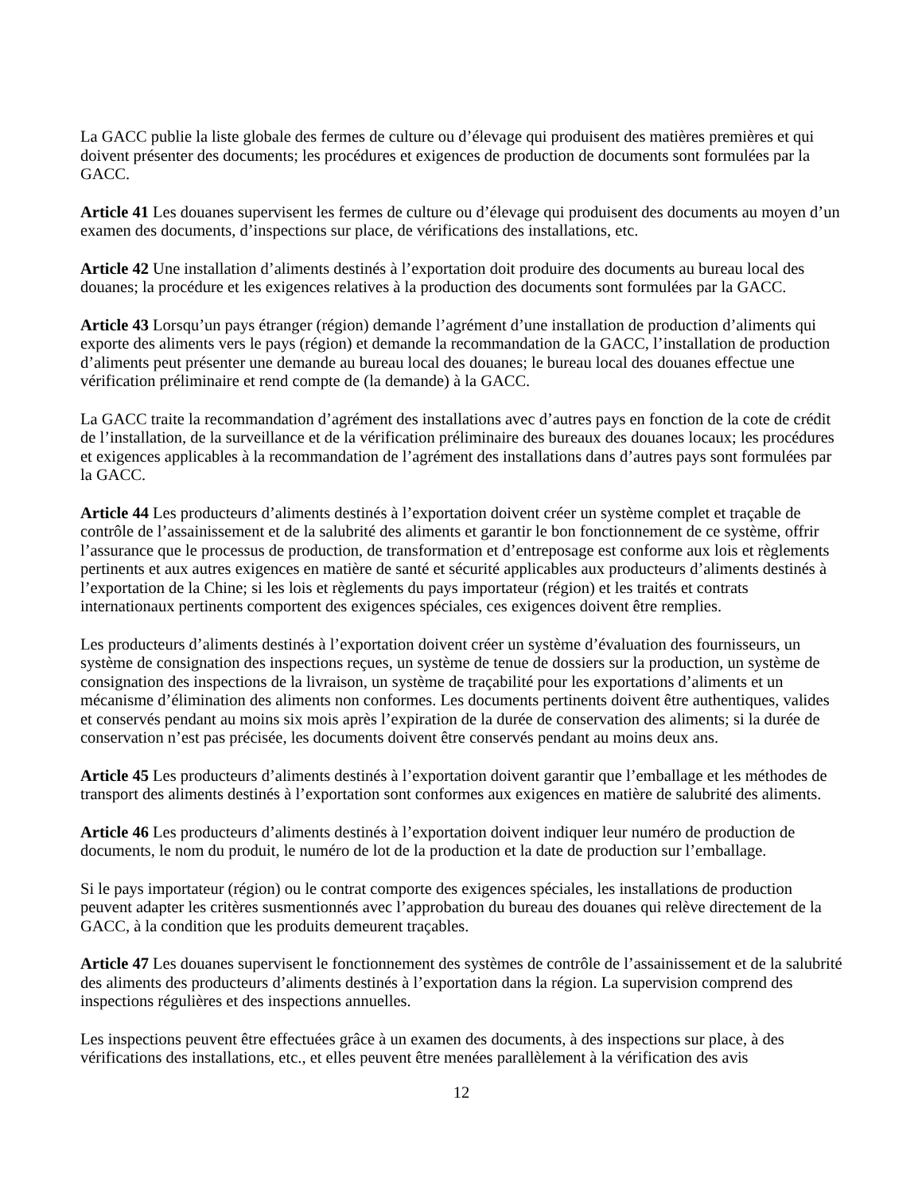La GACC publie la liste globale des fermes de culture ou d’élevage qui produisent des matières premières et qui doivent présenter des documents; les procédures et exigences de production de documents sont formulées par la GACC.
Article 41 Les douanes supervisent les fermes de culture ou d’élevage qui produisent des documents au moyen d’un examen des documents, d’inspections sur place, de vérifications des installations, etc.
Article 42 Une installation d’aliments destinés à l’exportation doit produire des documents au bureau local des douanes; la procédure et les exigences relatives à la production des documents sont formulées par la GACC.
Article 43 Lorsqu’un pays étranger (région) demande l’agrément d’une installation de production d’aliments qui exporte des aliments vers le pays (région) et demande la recommandation de la GACC, l’installation de production d’aliments peut présenter une demande au bureau local des douanes; le bureau local des douanes effectue une vérification préliminaire et rend compte de (la demande) à la GACC.
La GACC traite la recommandation d’agrément des installations avec d’autres pays en fonction de la cote de crédit de l’installation, de la surveillance et de la vérification préliminaire des bureaux des douanes locaux; les procédures et exigences applicables à la recommandation de l’agrément des installations dans d’autres pays sont formulées par la GACC.
Article 44 Les producteurs d’aliments destinés à l’exportation doivent créer un système complet et traçable de contrôle de l’assainissement et de la salubrité des aliments et garantir le bon fonctionnement de ce système, offrir l’assurance que le processus de production, de transformation et d’entreposage est conforme aux lois et règlements pertinents et aux autres exigences en matière de santé et sécurité applicables aux producteurs d’aliments destinés à l’exportation de la Chine; si les lois et règlements du pays importateur (région) et les traités et contrats internationaux pertinents comportent des exigences spéciales, ces exigences doivent être remplies.
Les producteurs d’aliments destinés à l’exportation doivent créer un système d’évaluation des fournisseurs, un système de consignation des inspections reçues, un système de tenue de dossiers sur la production, un système de consignation des inspections de la livraison, un système de traçabilité pour les exportations d’aliments et un mécanisme d’élimination des aliments non conformes. Les documents pertinents doivent être authentiques, valides et conservés pendant au moins six mois après l’expiration de la durée de conservation des aliments; si la durée de conservation n’est pas précisée, les documents doivent être conservés pendant au moins deux ans.
Article 45 Les producteurs d’aliments destinés à l’exportation doivent garantir que l’emballage et les méthodes de transport des aliments destinés à l’exportation sont conformes aux exigences en matière de salubrité des aliments.
Article 46 Les producteurs d’aliments destinés à l’exportation doivent indiquer leur numéro de production de documents, le nom du produit, le numéro de lot de la production et la date de production sur l’emballage.
Si le pays importateur (région) ou le contrat comporte des exigences spéciales, les installations de production peuvent adapter les critères susmentionnés avec l’approbation du bureau des douanes qui relève directement de la GACC, à la condition que les produits demeurent traçables.
Article 47 Les douanes supervisent le fonctionnement des systèmes de contrôle de l’assainissement et de la salubrité des aliments des producteurs d’aliments destinés à l’exportation dans la région. La supervision comprend des inspections régulières et des inspections annuelles.
Les inspections peuvent être effectuées grâce à un examen des documents, à des inspections sur place, à des vérifications des installations, etc., et elles peuvent être menées parallèlement à la vérification des avis
12